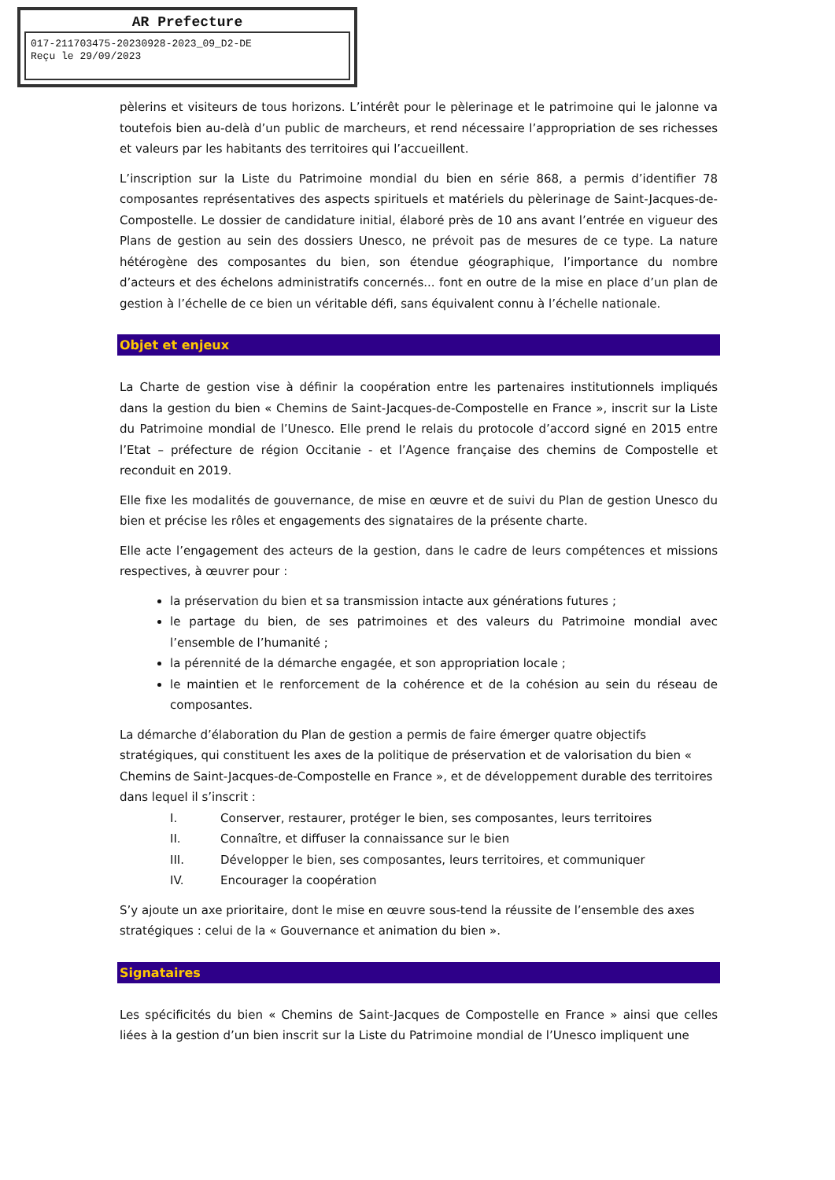AR Prefecture
017-211703475-20230928-2023_09_D2-DE
Reçu le 29/09/2023
pèlerins et visiteurs de tous horizons. L’intérêt pour le pèlerinage et le patrimoine qui le jalonne va toutefois bien au-delà d’un public de marcheurs, et rend nécessaire l’appropriation de ses richesses et valeurs par les habitants des territoires qui l’accueillent.
L’inscription sur la Liste du Patrimoine mondial du bien en série 868, a permis d’identifier 78 composantes représentatives des aspects spirituels et matériels du pèlerinage de Saint-Jacques-de-Compostelle. Le dossier de candidature initial, élaboré près de 10 ans avant l’entrée en vigueur des Plans de gestion au sein des dossiers Unesco, ne prévoit pas de mesures de ce type. La nature hétérogène des composantes du bien, son étendue géographique, l’importance du nombre d’acteurs et des échelons administratifs concernés... font en outre de la mise en place d’un plan de gestion à l’échelle de ce bien un véritable défi, sans équivalent connu à l’échelle nationale.
Objet et enjeux
La Charte de gestion vise à définir la coopération entre les partenaires institutionnels impliqués dans la gestion du bien « Chemins de Saint-Jacques-de-Compostelle en France », inscrit sur la Liste du Patrimoine mondial de l’Unesco. Elle prend le relais du protocole d’accord signé en 2015 entre l’Etat – préfecture de région Occitanie - et l’Agence française des chemins de Compostelle et reconduit en 2019.
Elle fixe les modalités de gouvernance, de mise en œuvre et de suivi du Plan de gestion Unesco du bien et précise les rôles et engagements des signataires de la présente charte.
Elle acte l’engagement des acteurs de la gestion, dans le cadre de leurs compétences et missions respectives, à œuvrer pour :
la préservation du bien et sa transmission intacte aux générations futures ;
le partage du bien, de ses patrimoines et des valeurs du Patrimoine mondial avec l’ensemble de l’humanité ;
la pérennité de la démarche engagée, et son appropriation locale ;
le maintien et le renforcement de la cohérence et de la cohésion au sein du réseau de composantes.
La démarche d’élaboration du Plan de gestion a permis de faire émerger quatre objectifs stratégiques, qui constituent les axes de la politique de préservation et de valorisation du bien « Chemins de Saint-Jacques-de-Compostelle en France », et de développement durable des territoires dans lequel il s’inscrit :
I. Conserver, restaurer, protéger le bien, ses composantes, leurs territoires
II. Connaître, et diffuser la connaissance sur le bien
III. Développer le bien, ses composantes, leurs territoires, et communiquer
IV. Encourager la coopération
S’y ajoute un axe prioritaire, dont le mise en œuvre sous-tend la réussite de l’ensemble des axes stratégiques : celui de la « Gouvernance et animation du bien ».
Signataires
Les spécificités du bien « Chemins de Saint-Jacques de Compostelle en France » ainsi que celles liées à la gestion d’un bien inscrit sur la Liste du Patrimoine mondial de l’Unesco impliquent une